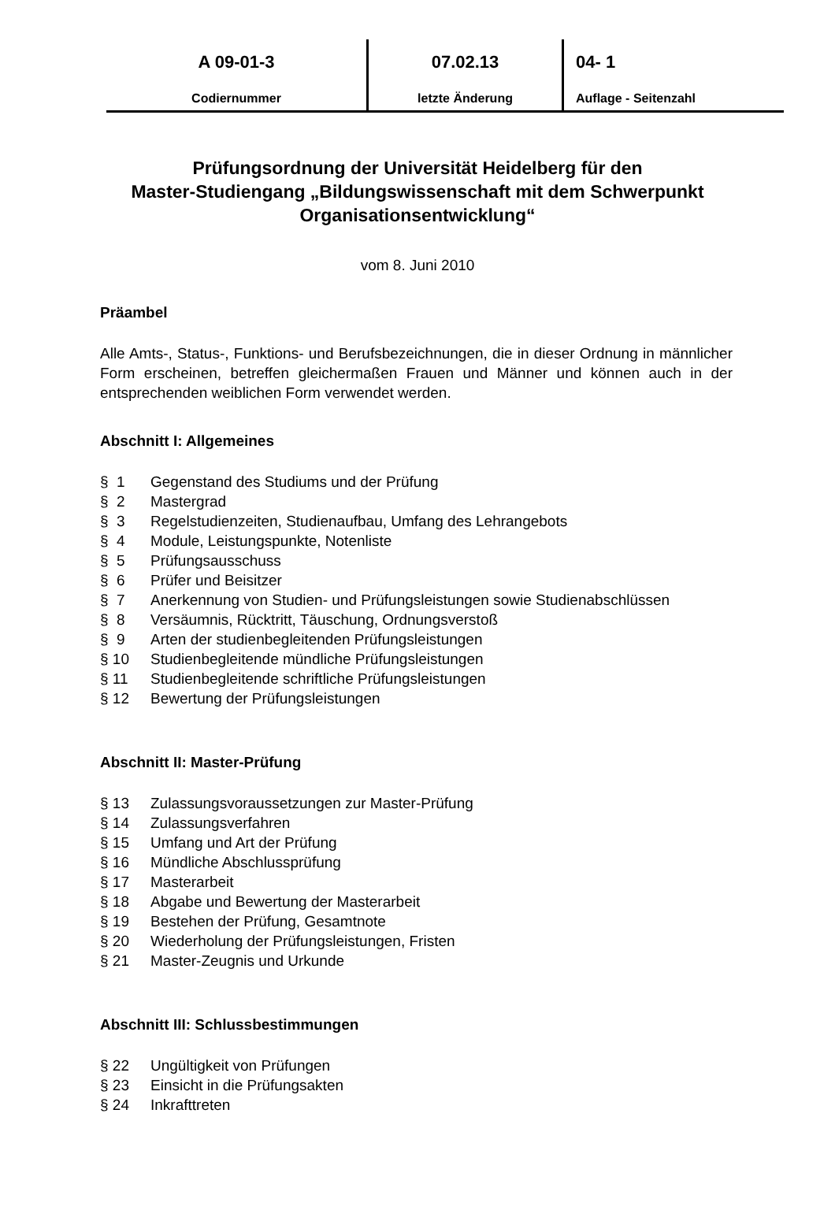A 09-01-3
Codiernummer
07.02.13
letzte Änderung
04- 1
Auflage - Seitenzahl
Prüfungsordnung der Universität Heidelberg für den
Master-Studiengang „Bildungswissenschaft mit dem Schwerpunkt
Organisationsentwicklung“
vom 8. Juni 2010
Präambel
Alle Amts-, Status-, Funktions- und Berufsbezeichnungen, die in dieser Ordnung in männlicher Form erscheinen, betreffen gleichermaßen Frauen und Männer und können auch in der entsprechenden weiblichen Form verwendet werden.
Abschnitt I: Allgemeines
§ 1 Gegenstand des Studiums und der Prüfung
§ 2 Mastergrad
§ 3 Regelstudienzeiten, Studienaufbau, Umfang des Lehrangebots
§ 4 Module, Leistungspunkte, Notenliste
§ 5 Prüfungsausschuss
§ 6 Prüfer und Beisitzer
§ 7 Anerkennung von Studien- und Prüfungsleistungen sowie Studienabschlüssen
§ 8 Versäumnis, Rücktritt, Täuschung, Ordnungsverstoß
§ 9 Arten der studienbegleitenden Prüfungsleistungen
§ 10 Studienbegleitende mündliche Prüfungsleistungen
§ 11 Studienbegleitende schriftliche Prüfungsleistungen
§ 12 Bewertung der Prüfungsleistungen
Abschnitt II: Master-Prüfung
§ 13 Zulassungsvoraussetzungen zur Master-Prüfung
§ 14 Zulassungsverfahren
§ 15 Umfang und Art der Prüfung
§ 16 Mündliche Abschlussprüfung
§ 17 Masterarbeit
§ 18 Abgabe und Bewertung der Masterarbeit
§ 19 Bestehen der Prüfung, Gesamtnote
§ 20 Wiederholung der Prüfungsleistungen, Fristen
§ 21 Master-Zeugnis und Urkunde
Abschnitt III: Schlussbestimmungen
§ 22 Ungültigkeit von Prüfungen
§ 23 Einsicht in die Prüfungsakten
§ 24 Inkrafttreten